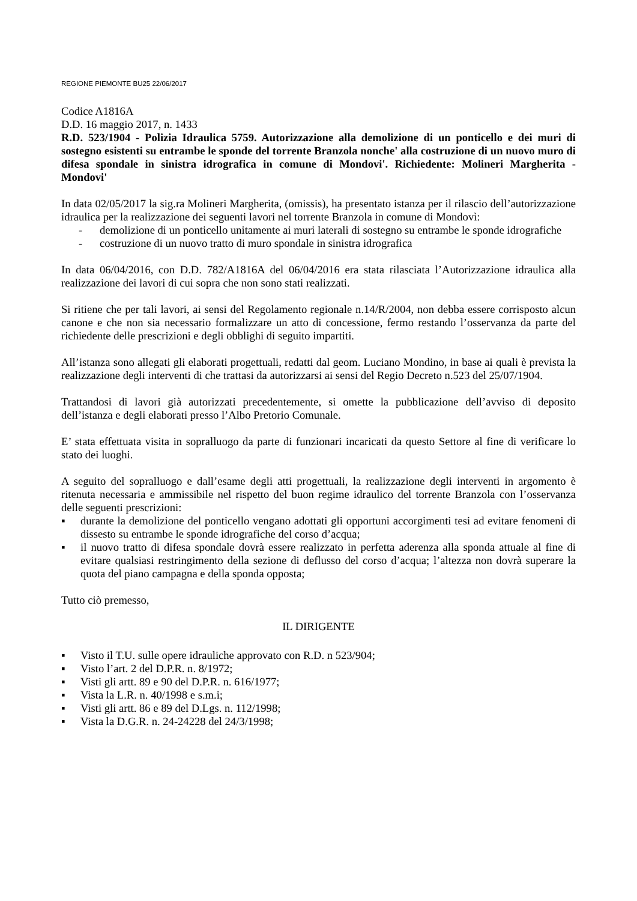REGIONE PIEMONTE BU25 22/06/2017
Codice A1816A
D.D. 16 maggio 2017, n. 1433
R.D. 523/1904 - Polizia Idraulica 5759. Autorizzazione alla demolizione di un ponticello e dei muri di sostegno esistenti su entrambe le sponde del torrente Branzola nonche' alla costruzione di un nuovo muro di difesa spondale in sinistra idrografica in comune di Mondovi'. Richiedente: Molineri Margherita - Mondovi'
In data 02/05/2017 la sig.ra Molineri Margherita, (omissis), ha presentato istanza per il rilascio dell’autorizzazione idraulica per la realizzazione dei seguenti lavori nel torrente Branzola in comune di Mondovì:
- demolizione di un ponticello unitamente ai muri laterali di sostegno su entrambe le sponde idrografiche
- costruzione di un nuovo tratto di muro spondale in sinistra idrografica
In data 06/04/2016, con D.D. 782/A1816A del 06/04/2016 era stata rilasciata l’Autorizzazione idraulica alla realizzazione dei lavori di cui sopra che non sono stati realizzati.
Si ritiene che per tali lavori, ai sensi del Regolamento regionale n.14/R/2004, non debba essere corrisposto alcun canone e che non sia necessario formalizzare un atto di concessione, fermo restando l’osservanza da parte del richiedente delle prescrizioni e degli obblighi di seguito impartiti.
All’istanza sono allegati gli elaborati progettuali, redatti dal geom. Luciano Mondino, in base ai quali è prevista la realizzazione degli interventi di che trattasi da autorizzarsi ai sensi del Regio Decreto n.523 del 25/07/1904.
Trattandosi di lavori già autorizzati precedentemente, si omette la pubblicazione dell’avviso di deposito dell’istanza e degli elaborati presso l’Albo Pretorio Comunale.
E’ stata effettuata visita in sopralluogo da parte di funzionari incaricati da questo Settore al fine di verificare lo stato dei luoghi.
A seguito del sopralluogo e dall’esame degli atti progettuali, la realizzazione degli interventi in argomento è ritenuta necessaria e ammissibile nel rispetto del buon regime idraulico del torrente Branzola con l’osservanza delle seguenti prescrizioni:
▪ durante la demolizione del ponticello vengano adottati gli opportuni accorgimenti tesi ad evitare fenomeni di dissesto su entrambe le sponde idrografiche del corso d’acqua;
▪ il nuovo tratto di difesa spondale dovrà essere realizzato in perfetta aderenza alla sponda attuale al fine di evitare qualsiasi restringimento della sezione di deflusso del corso d’acqua; l’altezza non dovrà superare la quota del piano campagna e della sponda opposta;
Tutto ciò premesso,
IL DIRIGENTE
▪ Visto il T.U. sulle opere idrauliche approvato con R.D. n 523/904;
▪ Visto l’art. 2 del D.P.R. n. 8/1972;
▪ Visti gli artt. 89 e 90 del D.P.R. n. 616/1977;
▪ Vista la L.R. n. 40/1998 e s.m.i;
▪ Visti gli artt. 86 e 89 del D.Lgs. n. 112/1998;
▪ Vista la D.G.R. n. 24-24228 del 24/3/1998;